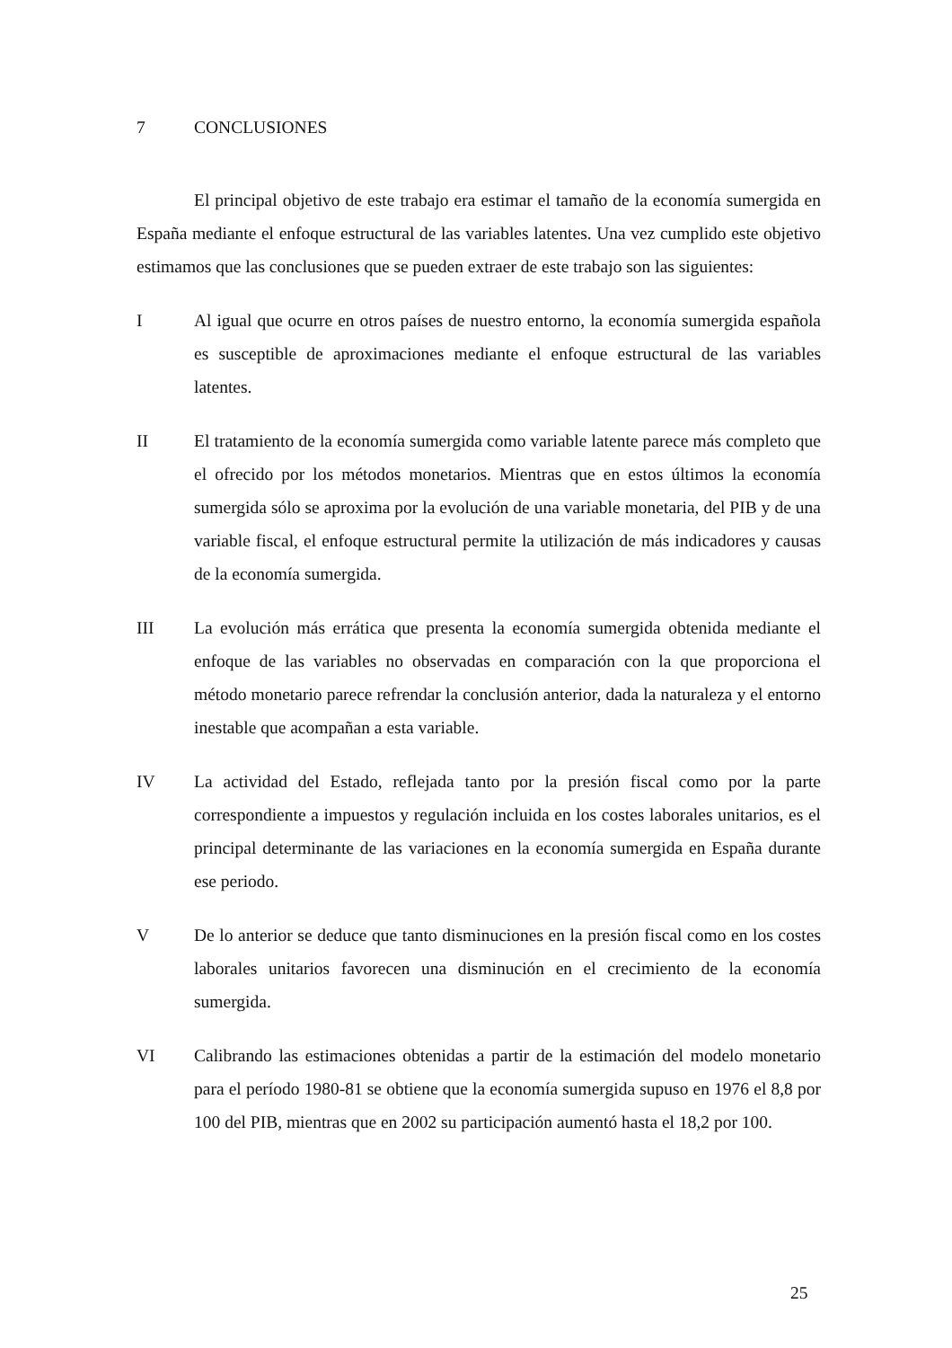7 CONCLUSIONES
El principal objetivo de este trabajo era estimar el tamaño de la economía sumergida en España mediante el enfoque estructural de las variables latentes. Una vez cumplido este objetivo estimamos que las conclusiones que se pueden extraer de este trabajo son las siguientes:
I Al igual que ocurre en otros países de nuestro entorno, la economía sumergida española es susceptible de aproximaciones mediante el enfoque estructural de las variables latentes.
II El tratamiento de la economía sumergida como variable latente parece más completo que el ofrecido por los métodos monetarios. Mientras que en estos últimos la economía sumergida sólo se aproxima por la evolución de una variable monetaria, del PIB y de una variable fiscal, el enfoque estructural permite la utilización de más indicadores y causas de la economía sumergida.
III La evolución más errática que presenta la economía sumergida obtenida mediante el enfoque de las variables no observadas en comparación con la que proporciona el método monetario parece refrendar la conclusión anterior, dada la naturaleza y el entorno inestable que acompañan a esta variable.
IV La actividad del Estado, reflejada tanto por la presión fiscal como por la parte correspondiente a impuestos y regulación incluida en los costes laborales unitarios, es el principal determinante de las variaciones en la economía sumergida en España durante ese periodo.
V De lo anterior se deduce que tanto disminuciones en la presión fiscal como en los costes laborales unitarios favorecen una disminución en el crecimiento de la economía sumergida.
VI Calibrando las estimaciones obtenidas a partir de la estimación del modelo monetario para el período 1980-81 se obtiene que la economía sumergida supuso en 1976 el 8,8 por 100 del PIB, mientras que en 2002 su participación aumentó hasta el 18,2 por 100.
25